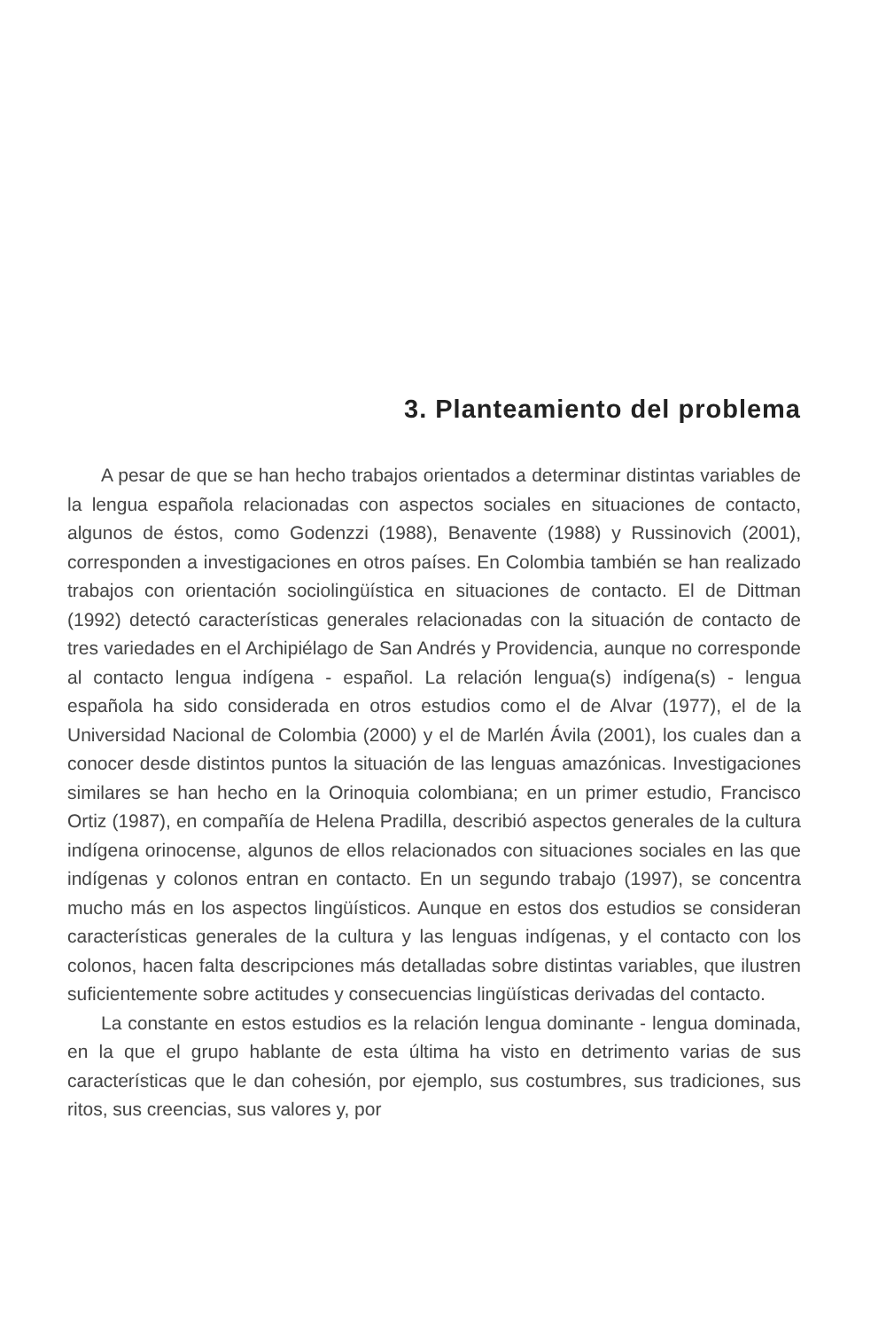3. Planteamiento del problema
A pesar de que se han hecho trabajos orientados a determinar distintas variables de la lengua española relacionadas con aspectos sociales en situaciones de contacto, algunos de éstos, como Godenzzi (1988), Benavente (1988) y Russinovich (2001), corresponden a investigaciones en otros países. En Colombia también se han realizado trabajos con orientación sociolingüística en situaciones de contacto. El de Dittman (1992) detectó características generales relacionadas con la situación de contacto de tres variedades en el Archipiélago de San Andrés y Providencia, aunque no corresponde al contacto lengua indígena - español. La relación lengua(s) indígena(s) - lengua española ha sido considerada en otros estudios como el de Alvar (1977), el de la Universidad Nacional de Colombia (2000) y el de Marlén Ávila (2001), los cuales dan a conocer desde distintos puntos la situación de las lenguas amazónicas. Investigaciones similares se han hecho en la Orinoquia colombiana; en un primer estudio, Francisco Ortiz (1987), en compañía de Helena Pradilla, describió aspectos generales de la cultura indígena orinocense, algunos de ellos relacionados con situaciones sociales en las que indígenas y colonos entran en contacto. En un segundo trabajo (1997), se concentra mucho más en los aspectos lingüísticos. Aunque en estos dos estudios se consideran características generales de la cultura y las lenguas indígenas, y el contacto con los colonos, hacen falta descripciones más detalladas sobre distintas variables, que ilustren suficientemente sobre actitudes y consecuencias lingüísticas derivadas del contacto.
La constante en estos estudios es la relación lengua dominante - lengua dominada, en la que el grupo hablante de esta última ha visto en detrimento varias de sus características que le dan cohesión, por ejemplo, sus costumbres, sus tradiciones, sus ritos, sus creencias, sus valores y, por